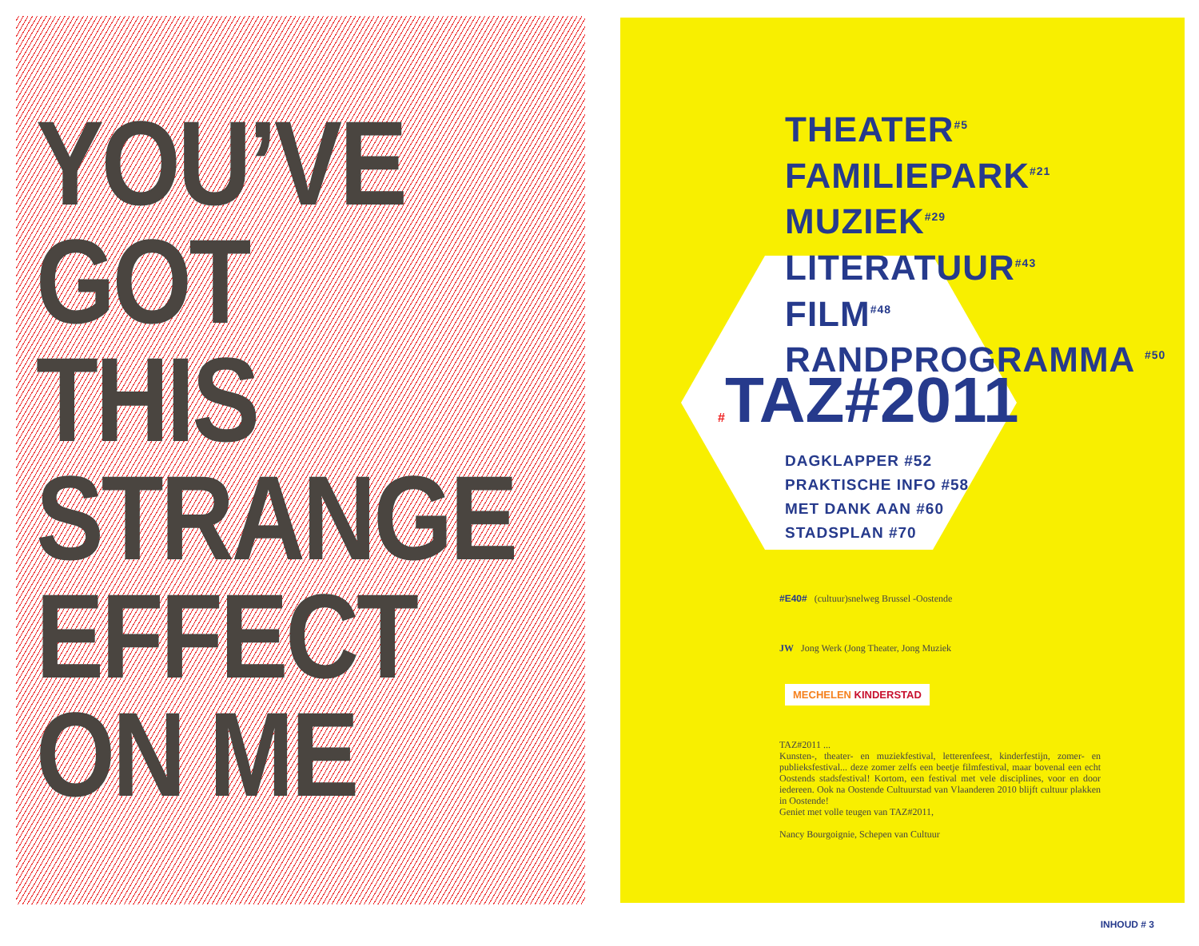YOU’VE
GOT
THIS
STRANGE
EFFECT
ON ME
THEATER<sup>#5</sup>
FAMILIEPARK<sup>#21</sup>
MUZIEK<sup>#29</sup>
LITERATUUR<sup>#43</sup>
FILM<sup>#48</sup>
RANDPROGRAMMA <sup>#50</sup>
#TAZ#2011
DAGKLAPPER #52
PRAKTISCHE INFO #58
MET DANK AAN #60
STADSPLAN #70
#E40# (cultuur)snelweg Brussel -Oostende
JW Jong Werk (Jong Theater, Jong Muziek
MECHELEN KINDERSTAD
TAZ#2011 ...
Kunsten-, theater- en muziekfestival, letterenfeest, kinderfestijn, zomer- en publieksfestival... deze zomer zelfs een beetje filmfestival, maar bovenal een echt Oostends stadsfestival! Kortom, een festival met vele disciplines, voor en door iedereen. Ook na Oostende Cultuurstad van Vlaanderen 2010 blijft cultuur plakken in Oostende!
Geniet met volle teugen van TAZ#2011,
Nancy Bourgoignie, Schepen van Cultuur
INHOUD # 3